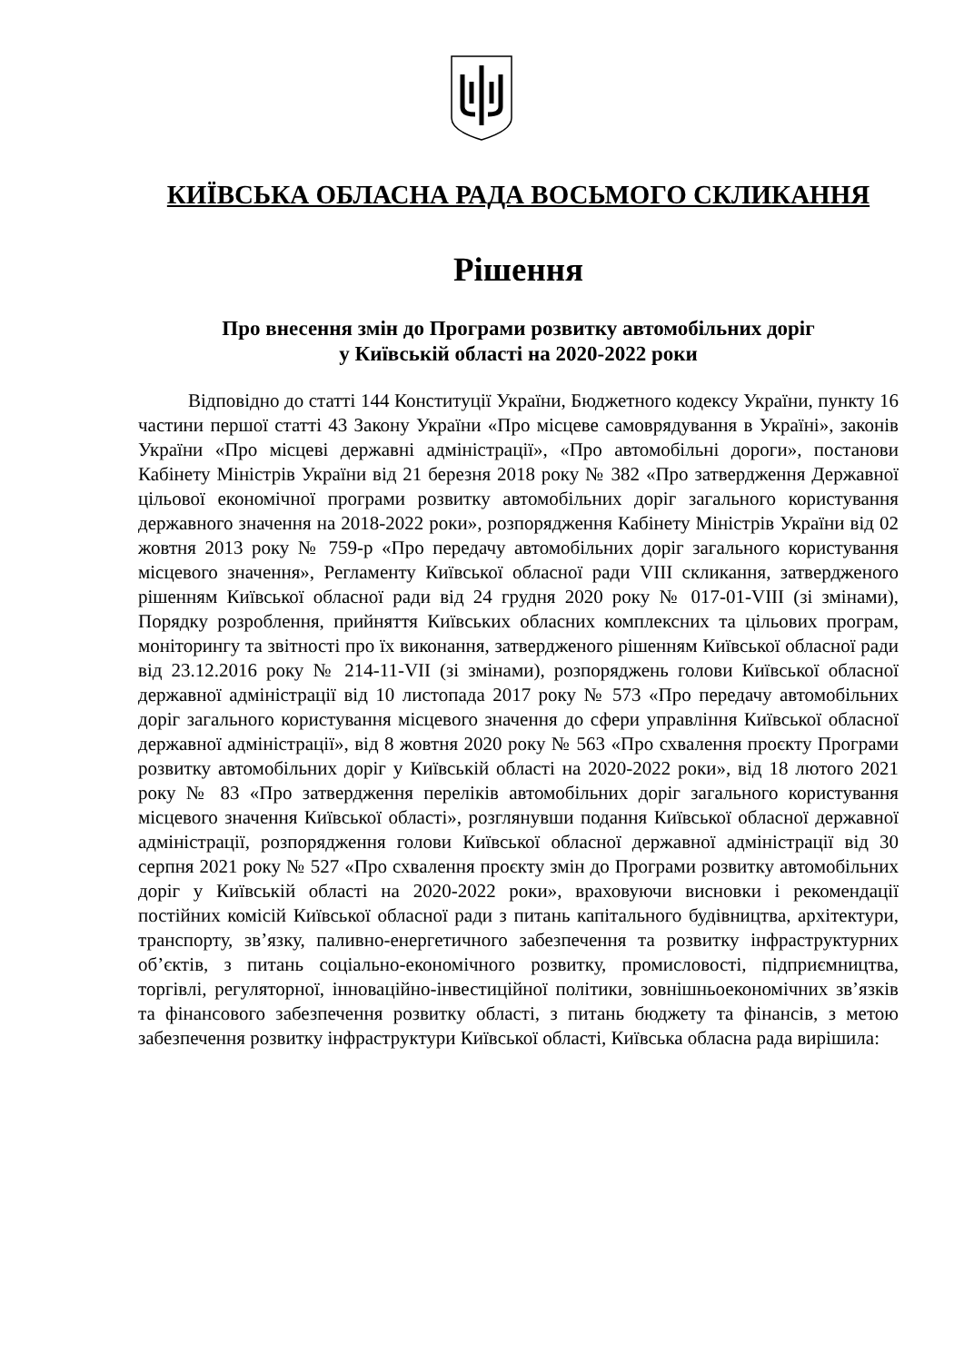КИЇВСЬКА ОБЛАСНА РАДА ВОСЬМОГО СКЛИКАННЯ
Рішення
Про внесення змін до Програми розвитку автомобільних доріг
у Київській області на 2020-2022 роки
Відповідно до статті 144 Конституції України, Бюджетного кодексу України, пункту 16 частини першої статті 43 Закону України «Про місцеве самоврядування в Україні», законів України «Про місцеві державні адміністрації», «Про автомобільні дороги», постанови Кабінету Міністрів України від 21 березня 2018 року № 382 «Про затвердження Державної цільової економічної програми розвитку автомобільних доріг загального користування державного значення на 2018-2022 роки», розпорядження Кабінету Міністрів України від 02 жовтня 2013 року № 759-р «Про передачу автомобільних доріг загального користування місцевого значення», Регламенту Київської обласної ради VIII скликання, затвердженого рішенням Київської обласної ради від 24 грудня 2020 року № 017-01-VIII (зі змінами), Порядку розроблення, прийняття Київських обласних комплексних та цільових програм, моніторингу та звітності про їх виконання, затвердженого рішенням Київської обласної ради від 23.12.2016 року № 214-11-VII (зі змінами), розпоряджень голови Київської обласної державної адміністрації від 10 листопада 2017 року № 573 «Про передачу автомобільних доріг загального користування місцевого значення до сфери управління Київської обласної державної адміністрації», від 8 жовтня 2020 року № 563 «Про схвалення проєкту Програми розвитку автомобільних доріг у Київській області на 2020-2022 роки», від 18 лютого 2021 року № 83 «Про затвердження переліків автомобільних доріг загального користування місцевого значення Київської області», розглянувши подання Київської обласної державної адміністрації, розпорядження голови Київської обласної державної адміністрації від 30 серпня 2021 року № 527 «Про схвалення проєкту змін до Програми розвитку автомобільних доріг у Київській області на 2020-2022 роки», враховуючи висновки і рекомендації постійних комісій Київської обласної ради з питань капітального будівництва, архітектури, транспорту, зв’язку, паливно-енергетичного забезпечення та розвитку інфраструктурних об’єктів, з питань соціально-економічного розвитку, промисловості, підприємництва, торгівлі, регуляторної, інноваційно-інвестиційної політики, зовнішньоекономічних зв’язків та фінансового забезпечення розвитку області, з питань бюджету та фінансів, з метою забезпечення розвитку інфраструктури Київської області, Київська обласна рада вирішила: